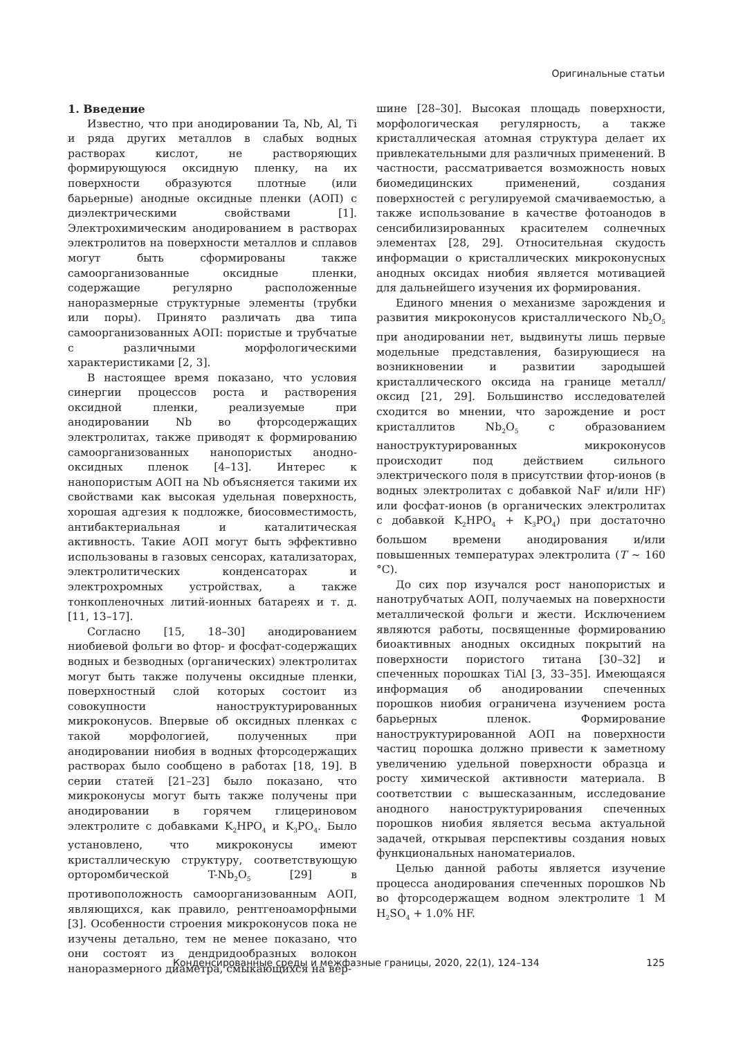Оригинальные статьи
1. Введение
Известно, что при анодировании Ta, Nb, Al, Ti и ряда других металлов в слабых водных растворах кислот, не растворяющих формирующуюся оксидную пленку, на их поверхности образуются плотные (или барьерные) анодные оксидные пленки (АОП) с диэлектрическими свойствами [1]. Электрохимическим анодированием в растворах электролитов на поверхности металлов и сплавов могут быть сформированы также самоорганизованные оксидные пленки, содержащие регулярно расположенные наноразмерные структурные элементы (трубки или поры). Принято различать два типа самоорганизованных АОП: пористые и трубчатые с различными морфологическими характеристиками [2, 3].
В настоящее время показано, что условия синергии процессов роста и растворения оксидной пленки, реализуемые при анодировании Nb во фторсодержащих электролитах, также приводят к формированию самоорганизованных нанопористых анодно-оксидных пленок [4–13]. Интерес к нанопористым АОП на Nb объясняется такими их свойствами как высокая удельная поверхность, хорошая адгезия к подложке, биосовместимость, антибактериальная и каталитическая активность. Такие АОП могут быть эффективно использованы в газовых сенсорах, катализаторах, электролитических конденсаторах и электрохромных устройствах, а также тонкопленочных литий-ионных батареях и т. д. [11, 13–17].
Согласно [15, 18–30] анодированием ниобиевой фольги во фтор- и фосфат-содержащих водных и безводных (органических) электролитах могут быть также получены оксидные пленки, поверхностный слой которых состоит из совокупности наноструктурированных микроконусов. Впервые об оксидных пленках с такой морфологией, полученных при анодировании ниобия в водных фторсодержащих растворах было сообщено в работах [18, 19]. В серии статей [21–23] было показано, что микроконусы могут быть также получены при анодировании в горячем глицериновом электролите с добавками K<sub>2</sub>HPO<sub>4</sub> и K<sub>3</sub>PO<sub>4</sub>. Было установлено, что микроконусы имеют кристаллическую структуру, соответствующую орторомбической T-Nb<sub>2</sub>O<sub>5</sub> [29] в противоположность самоорганизованным АОП, являющихся, как правило, рентгеноаморфными [3]. Особенности строения микроконусов пока не изучены детально, тем не менее показано, что они состоят из дендридообразных волокон наноразмерного диаметра, смыкающихся на вер-
шине [28–30]. Высокая площадь поверхности, морфологическая регулярность, а также кристаллическая атомная структура делает их привлекательными для различных применений. В частности, рассматривается возможность новых биомедицинских применений, создания поверхностей с регулируемой смачиваемостью, а также использование в качестве фотоанодов в сенсибилизированных красителем солнечных элементах [28, 29]. Относительная скудость информации о кристаллических микроконусных анодных оксидах ниобия является мотивацией для дальнейшего изучения их формирования.
Единого мнения о механизме зарождения и развития микроконусов кристаллического Nb<sub>2</sub>O<sub>5</sub> при анодировании нет, выдвинуты лишь первые модельные представления, базирующиеся на возникновении и развитии зародышей кристаллического оксида на границе металл/оксид [21, 29]. Большинство исследователей сходится во мнении, что зарождение и рост кристаллитов Nb<sub>2</sub>O<sub>5</sub> с образованием наноструктурированных микроконусов происходит под действием сильного электрического поля в присутствии фтор-ионов (в водных электролитах с добавкой NaF и/или HF) или фосфат-ионов (в органических электролитах с добавкой K<sub>2</sub>HPO<sub>4</sub> + K<sub>3</sub>PO<sub>4</sub>) при достаточно большом времени анодирования и/или повышенных температурах электролита (T ~ 160 °C).
До сих пор изучался рост нанопористых и нанотрубчатых АОП, получаемых на поверхности металлической фольги и жести. Исключением являются работы, посвященные формированию биоактивных анодных оксидных покрытий на поверхности пористого титана [30–32] и спеченных порошках TiAl [3, 33–35]. Имеющаяся информация об анодировании спеченных порошков ниобия ограничена изучением роста барьерных пленок. Формирование наноструктурированной АОП на поверхности частиц порошка должно привести к заметному увеличению удельной поверхности образца и росту химической активности материала. В соответствии с вышесказанным, исследование анодного наноструктурирования спеченных порошков ниобия является весьма актуальной задачей, открывая перспективы создания новых функциональных наноматериалов.
Целью данной работы является изучение процесса анодирования спеченных порошков Nb во фторсодержащем водном электролите 1 M H<sub>2</sub>SO<sub>4</sub> + 1.0% HF.
Конденсированные среды и межфазные границы, 2020, 22(1), 124–134 125